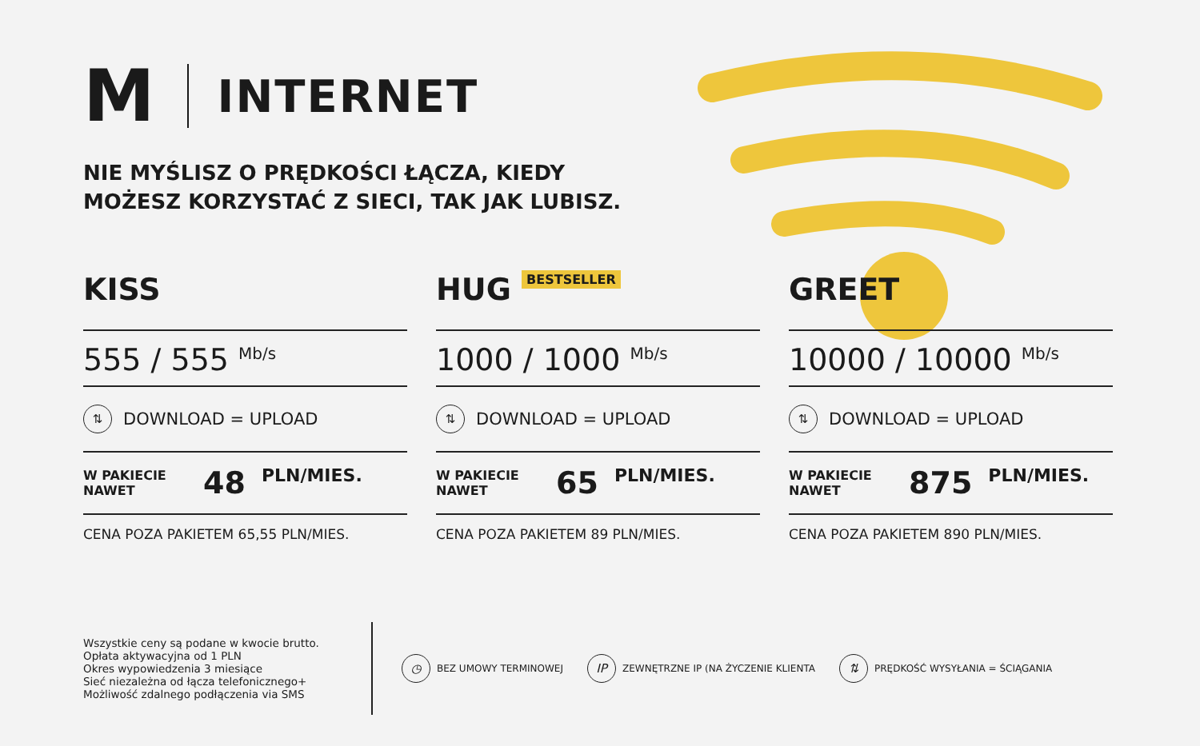M
INTERNET
NIE MYŚLISZ O PRĘDKOŚCI ŁĄCZA, KIEDY
MOŻESZ KORZYSTAĆ Z SIECI, TAK JAK LUBISZ.
KISS
555 / 555 <sup>Mb/s</sup>
⇅ DOWNLOAD = UPLOAD
W PAKIECIE NAWET 48 PLN/MIES.
CENA POZA PAKIETEM 65,55 PLN/MIES.
HUG BESTSELLER
1000 / 1000 <sup>Mb/s</sup>
⇅ DOWNLOAD = UPLOAD
W PAKIECIE NAWET 65 PLN/MIES.
CENA POZA PAKIETEM 89 PLN/MIES.
GREET
10000 / 10000 <sup>Mb/s</sup>
⇅ DOWNLOAD = UPLOAD
W PAKIECIE NAWET 875 PLN/MIES.
CENA POZA PAKIETEM 890 PLN/MIES.
Wszystkie ceny są podane w kwocie brutto.
Opłata aktywacyjna od 1 PLN
Okres wypowiedzenia 3 miesiące
Sieć niezależna od łącza telefonicznego+
Możliwość zdalnego podłączenia via SMS
◷ BEZ UMOWY TERMINOWEJ IP ZEWNĘTRZNE IP (NA ŻYCZENIE KLIENTA ⇅ PRĘDKOŚĆ WYSYŁANIA = ŚCIĄGANIA